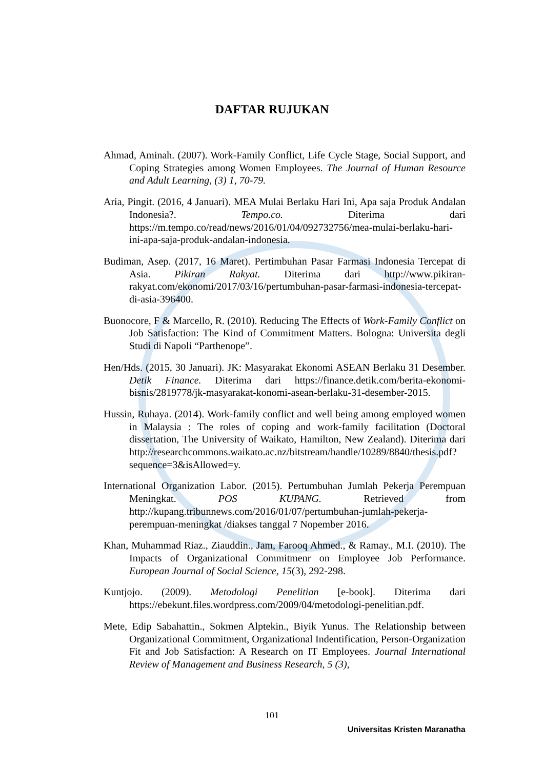DAFTAR RUJUKAN
Ahmad, Aminah. (2007). Work-Family Conflict, Life Cycle Stage, Social Support, and Coping Strategies among Women Employees. The Journal of Human Resource and Adult Learning, (3) 1, 70-79.
Aria, Pingit. (2016, 4 Januari). MEA Mulai Berlaku Hari Ini, Apa saja Produk Andalan Indonesia?. Tempo.co. Diterima dari https://m.tempo.co/read/news/2016/01/04/092732756/mea-mulai-berlaku-hari-ini-apa-saja-produk-andalan-indonesia.
Budiman, Asep. (2017, 16 Maret). Pertimbuhan Pasar Farmasi Indonesia Tercepat di Asia. Pikiran Rakyat. Diterima dari http://www.pikiran-rakyat.com/ekonomi/2017/03/16/pertumbuhan-pasar-farmasi-indonesia-tercepat-di-asia-396400.
Buonocore, F & Marcello, R. (2010). Reducing The Effects of Work-Family Conflict on Job Satisfaction: The Kind of Commitment Matters. Bologna: Universita degli Studi di Napoli “Parthenope”.
Hen/Hds. (2015, 30 Januari). JK: Masyarakat Ekonomi ASEAN Berlaku 31 Desember. Detik Finance. Diterima dari https://finance.detik.com/berita-ekonomi-bisnis/2819778/jk-masyarakat-konomi-asean-berlaku-31-desember-2015.
Hussin, Ruhaya. (2014). Work-family conflict and well being among employed women in Malaysia : The roles of coping and work-family facilitation (Doctoral dissertation, The University of Waikato, Hamilton, New Zealand). Diterima dari http://researchcommons.waikato.ac.nz/bitstream/handle/10289/8840/thesis.pdf?sequence=3&isAllowed=y.
International Organization Labor. (2015). Pertumbuhan Jumlah Pekerja Perempuan Meningkat. POS KUPANG. Retrieved from http://kupang.tribunnews.com/2016/01/07/pertumbuhan-jumlah-pekerja-perempuan-meningkat /diakses tanggal 7 Nopember 2016.
Khan, Muhammad Riaz., Ziauddin., Jam, Farooq Ahmed., & Ramay., M.I. (2010). The Impacts of Organizational Commitmenr on Employee Job Performance. European Journal of Social Science, 15(3), 292-298.
Kuntjojo. (2009). Metodologi Penelitian [e-book]. Diterima dari https://ebekunt.files.wordpress.com/2009/04/metodologi-penelitian.pdf.
Mete, Edip Sabahattin., Sokmen Alptekin., Biyik Yunus. The Relationship between Organizational Commitment, Organizational Indentification, Person-Organization Fit and Job Satisfaction: A Research on IT Employees. Journal International Review of Management and Business Research, 5 (3),
101
Universitas Kristen Maranatha